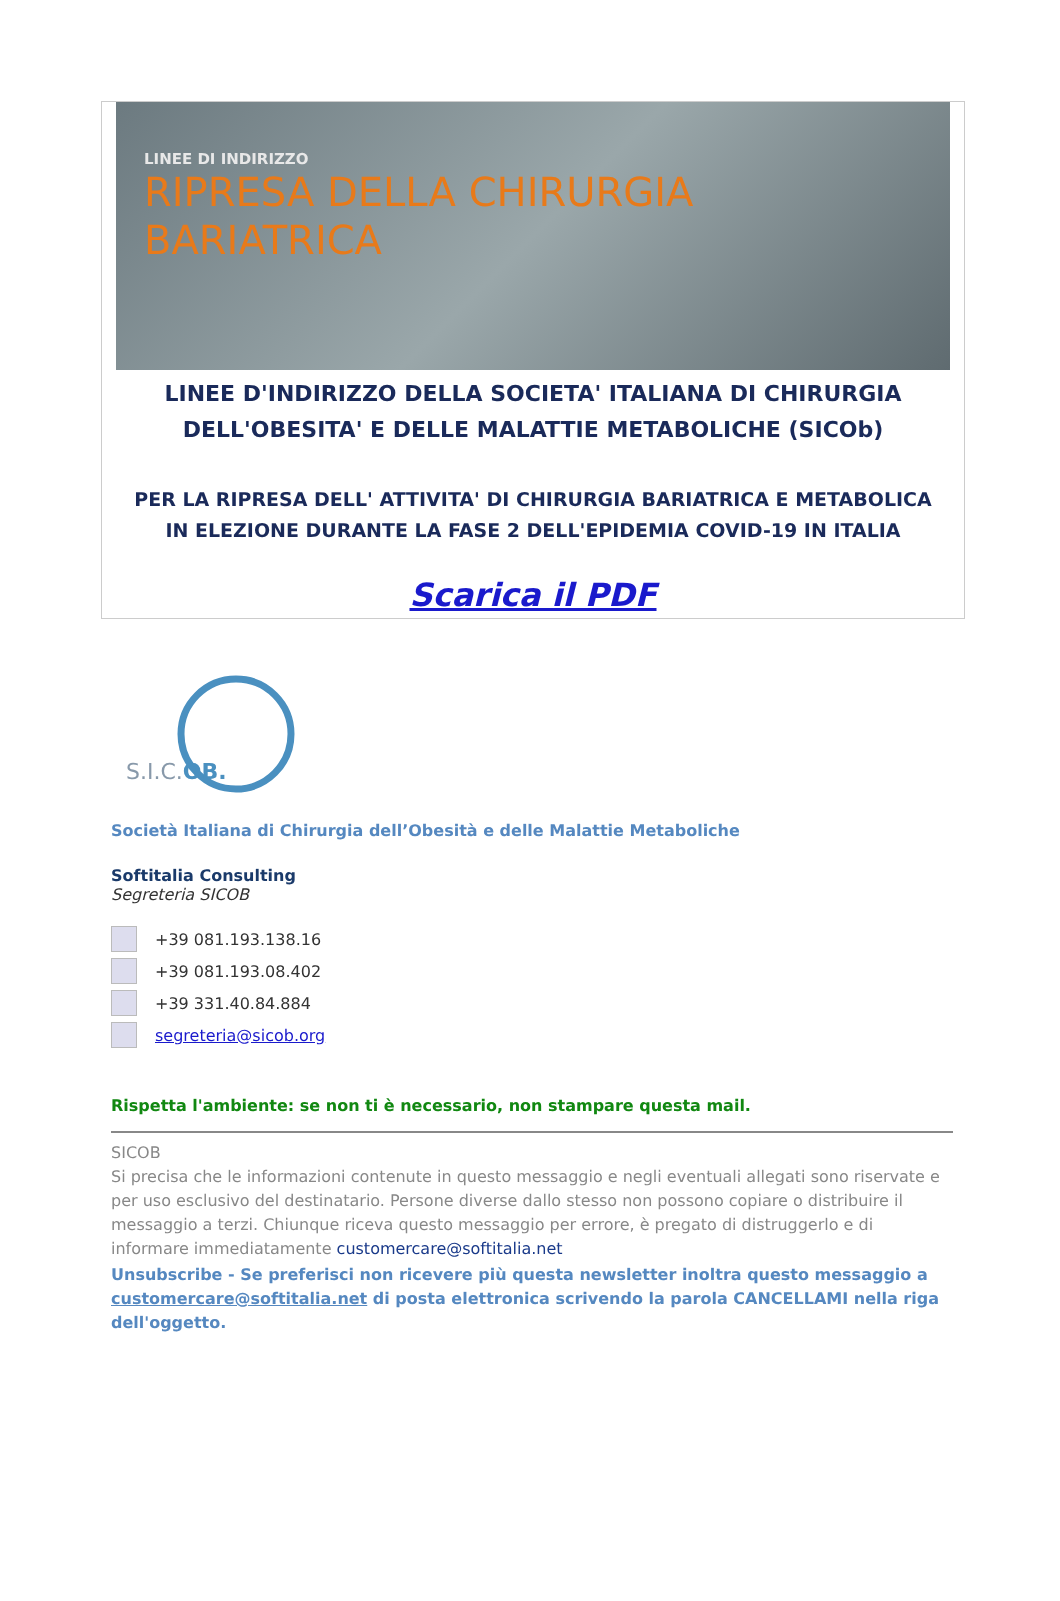LINEE DI INDIRIZZO
RIPRESA DELLA CHIRURGIA
BARIATRICA
LINEE D'INDIRIZZO DELLA SOCIETA' ITALIANA DI CHIRURGIA DELL'OBESITA' E DELLE MALATTIE METABOLICHE (SICOb)
PER LA RIPRESA DELL' ATTIVITA' DI CHIRURGIA BARIATRICA E METABOLICA IN ELEZIONE DURANTE LA FASE 2 DELL'EPIDEMIA COVID-19 IN ITALIA
Scarica il PDF
S.I.C.OB.
Società Italiana di Chirurgia dell’Obesità e delle Malattie Metaboliche
Softitalia Consulting
Segreteria SICOB
+39 081.193.138.16
+39 081.193.08.402
+39 331.40.84.884
segreteria@sicob.org
Rispetta l'ambiente: se non ti è necessario, non stampare questa mail.
SICOB
Si precisa che le informazioni contenute in questo messaggio e negli eventuali allegati sono riservate e per uso esclusivo del destinatario. Persone diverse dallo stesso non possono copiare o distribuire il messaggio a terzi. Chiunque riceva questo messaggio per errore, è pregato di distruggerlo e di informare immediatamente customercare@softitalia.net
Unsubscribe - Se preferisci non ricevere più questa newsletter inoltra questo messaggio a customercare@softitalia.net di posta elettronica scrivendo la parola CANCELLAMI nella riga dell'oggetto.